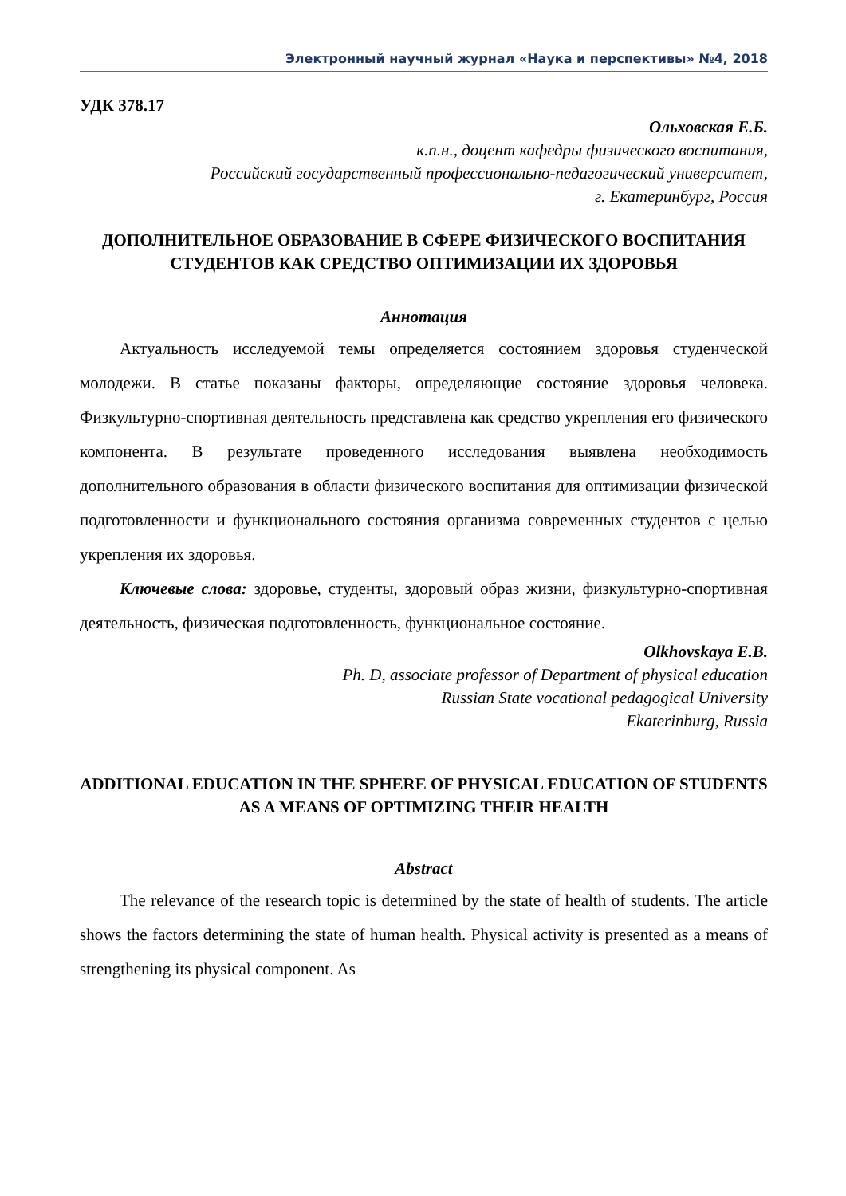Электронный научный журнал «Наука и перспективы» №4, 2018
УДК 378.17
Ольховская Е.Б.
к.п.н., доцент кафедры физического воспитания,
Российский государственный профессионально-педагогический университет,
г. Екатеринбург, Россия
ДОПОЛНИТЕЛЬНОЕ ОБРАЗОВАНИЕ В СФЕРЕ ФИЗИЧЕСКОГО ВОСПИТАНИЯ СТУДЕНТОВ КАК СРЕДСТВО ОПТИМИЗАЦИИ ИХ ЗДОРОВЬЯ
Аннотация
Актуальность исследуемой темы определяется состоянием здоровья студенческой молодежи. В статье показаны факторы, определяющие состояние здоровья человека. Физкультурно-спортивная деятельность представлена как средство укрепления его физического компонента. В результате проведенного исследования выявлена необходимость дополнительного образования в области физического воспитания для оптимизации физической подготовленности и функционального состояния организма современных студентов с целью укрепления их здоровья.
Ключевые слова: здоровье, студенты, здоровый образ жизни, физкультурно-спортивная деятельность, физическая подготовленность, функциональное состояние.
Olkhovskaya E.B.
Ph. D, associate professor of Department of physical education
Russian State vocational pedagogical University
Ekaterinburg, Russia
ADDITIONAL EDUCATION IN THE SPHERE OF PHYSICAL EDUCATION OF STUDENTS AS A MEANS OF OPTIMIZING THEIR HEALTH
Abstract
The relevance of the research topic is determined by the state of health of students. The article shows the factors determining the state of human health. Physical activity is presented as a means of strengthening its physical component. As